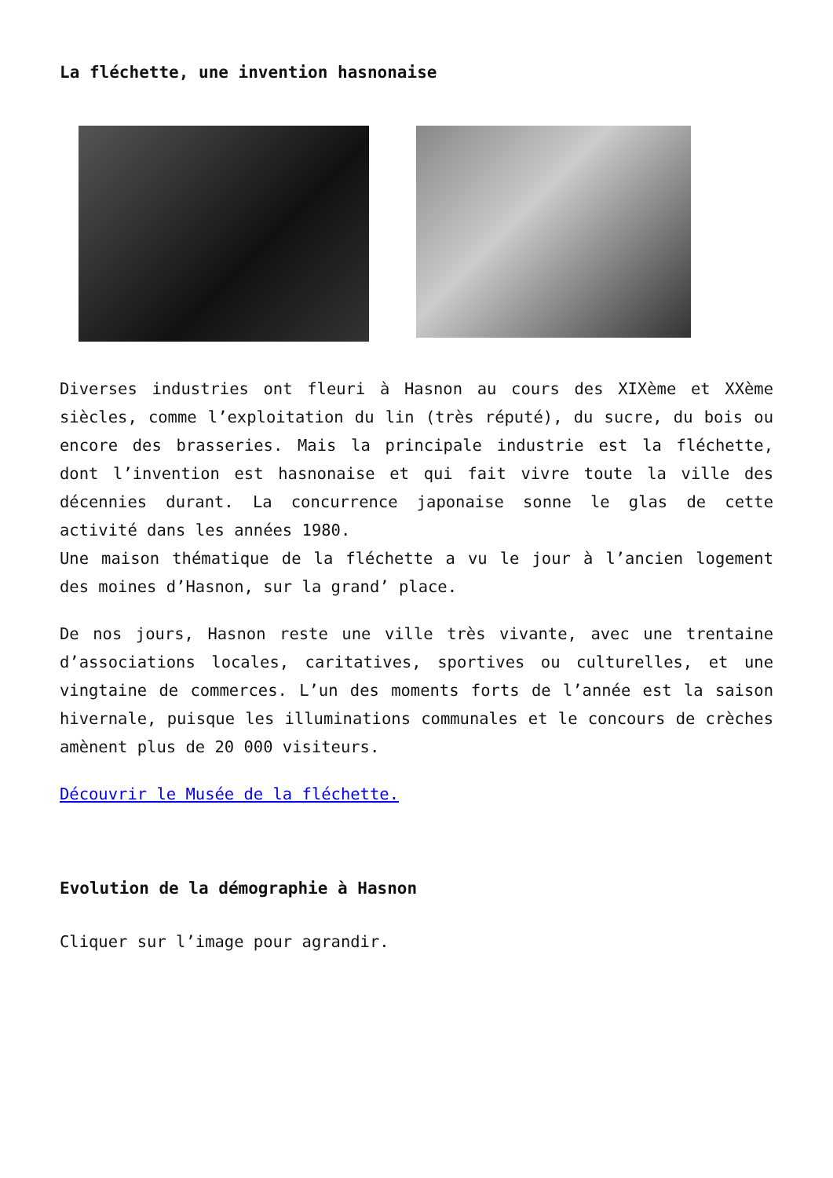La fléchette, une invention hasnonaise
Diverses industries ont fleuri à Hasnon au cours des XIXème et XXème siècles, comme l’exploitation du lin (très réputé), du sucre, du bois ou encore des brasseries. Mais la principale industrie est la fléchette, dont l’invention est hasnonaise et qui fait vivre toute la ville des décennies durant. La concurrence japonaise sonne le glas de cette activité dans les années 1980.
Une maison thématique de la fléchette a vu le jour à l’ancien logement des moines d’Hasnon, sur la grand’ place.
De nos jours, Hasnon reste une ville très vivante, avec une trentaine d’associations locales, caritatives, sportives ou culturelles, et une vingtaine de commerces. L’un des moments forts de l’année est la saison hivernale, puisque les illuminations communales et le concours de crèches amènent plus de 20 000 visiteurs.
Découvrir le Musée de la fléchette.
Evolution de la démographie à Hasnon
Cliquer sur l’image pour agrandir.